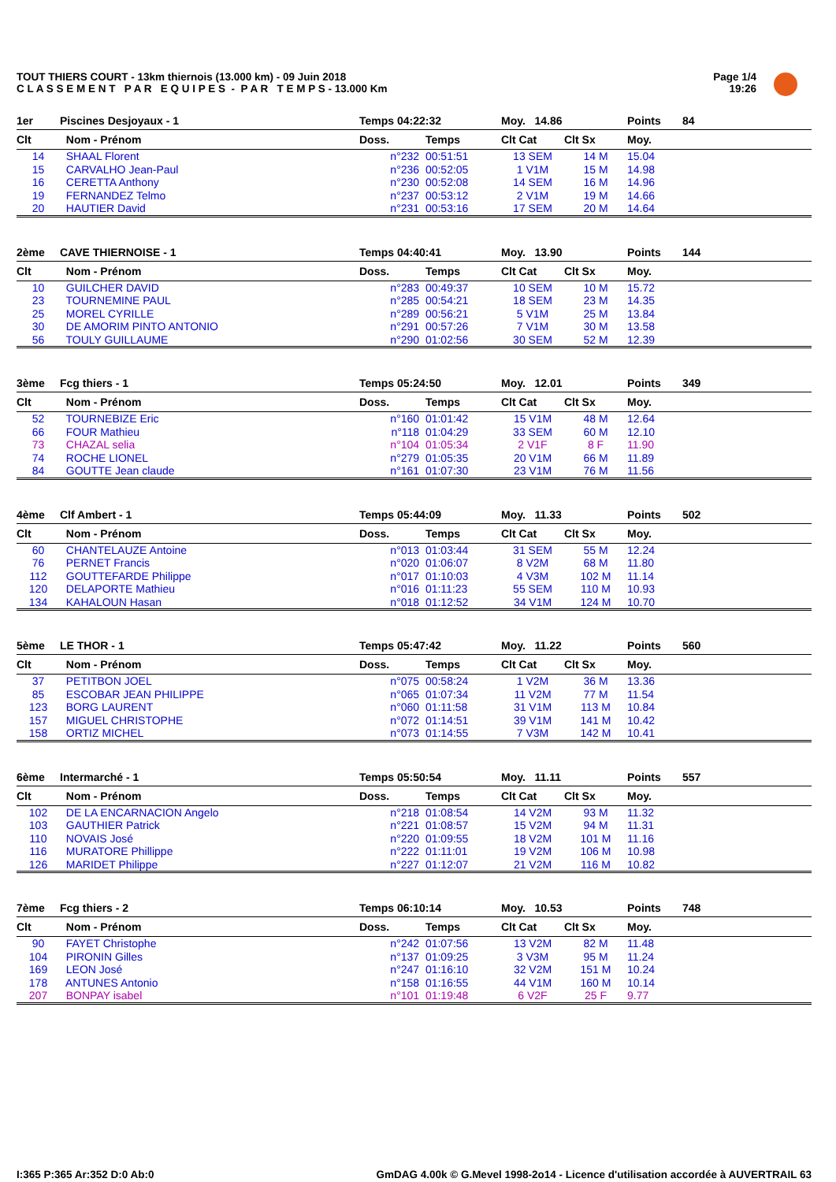TOUT THIERS COURT - 13km thiernois (13.000 km) - 09 Juin 2018
C L A S S E M E N T P A R E Q U I P E S - P A R T E M P S - 13.000 Km
Page 1/4
19:26
| 1er | Piscines Desjoyaux - 1 | Temps 04:22:32 | | Moy. 14.86 | | Points | 84 |
| Clt | Nom - Prénom | Doss. | Temps | Clt Cat | Clt Sx | Moy. | |
| 14 | SHAAL Florent | n°232 | 00:51:51 | 13 SEM | 14 M | 15.04 | |
| 15 | CARVALHO Jean-Paul | n°236 | 00:52:05 | 1 V1M | 15 M | 14.98 | |
| 16 | CERETTA Anthony | n°230 | 00:52:08 | 14 SEM | 16 M | 14.96 | |
| 19 | FERNANDEZ Telmo | n°237 | 00:53:12 | 2 V1M | 19 M | 14.66 | |
| 20 | HAUTIER David | n°231 | 00:53:16 | 17 SEM | 20 M | 14.64 | |
| 2ème | CAVE THIERNOISE - 1 | Temps 04:40:41 | | Moy. 13.90 | | Points | 144 |
| Clt | Nom - Prénom | Doss. | Temps | Clt Cat | Clt Sx | Moy. | |
| 10 | GUILCHER DAVID | n°283 | 00:49:37 | 10 SEM | 10 M | 15.72 | |
| 23 | TOURNEMINE PAUL | n°285 | 00:54:21 | 18 SEM | 23 M | 14.35 | |
| 25 | MOREL CYRILLE | n°289 | 00:56:21 | 5 V1M | 25 M | 13.84 | |
| 30 | DE AMORIM PINTO ANTONIO | n°291 | 00:57:26 | 7 V1M | 30 M | 13.58 | |
| 56 | TOULY GUILLAUME | n°290 | 01:02:56 | 30 SEM | 52 M | 12.39 | |
| 3ème | Fcg thiers - 1 | Temps 05:24:50 | | Moy. 12.01 | | Points | 349 |
| Clt | Nom - Prénom | Doss. | Temps | Clt Cat | Clt Sx | Moy. | |
| 52 | TOURNEBIZE Eric | n°160 | 01:01:42 | 15 V1M | 48 M | 12.64 | |
| 66 | FOUR Mathieu | n°118 | 01:04:29 | 33 SEM | 60 M | 12.10 | |
| 73 | CHAZAL selia | n°104 | 01:05:34 | 2 V1F | 8 F | 11.90 | |
| 74 | ROCHE LIONEL | n°279 | 01:05:35 | 20 V1M | 66 M | 11.89 | |
| 84 | GOUTTE Jean claude | n°161 | 01:07:30 | 23 V1M | 76 M | 11.56 | |
| 4ème | Clf Ambert - 1 | Temps 05:44:09 | | Moy. 11.33 | | Points | 502 |
| Clt | Nom - Prénom | Doss. | Temps | Clt Cat | Clt Sx | Moy. | |
| 60 | CHANTELAUZE Antoine | n°013 | 01:03:44 | 31 SEM | 55 M | 12.24 | |
| 76 | PERNET Francis | n°020 | 01:06:07 | 8 V2M | 68 M | 11.80 | |
| 112 | GOUTTEFARDE Philippe | n°017 | 01:10:03 | 4 V3M | 102 M | 11.14 | |
| 120 | DELAPORTE Mathieu | n°016 | 01:11:23 | 55 SEM | 110 M | 10.93 | |
| 134 | KAHALOUN Hasan | n°018 | 01:12:52 | 34 V1M | 124 M | 10.70 | |
| 5ème | LE THOR - 1 | Temps 05:47:42 | | Moy. 11.22 | | Points | 560 |
| Clt | Nom - Prénom | Doss. | Temps | Clt Cat | Clt Sx | Moy. | |
| 37 | PETITBON JOEL | n°075 | 00:58:24 | 1 V2M | 36 M | 13.36 | |
| 85 | ESCOBAR JEAN PHILIPPE | n°065 | 01:07:34 | 11 V2M | 77 M | 11.54 | |
| 123 | BORG LAURENT | n°060 | 01:11:58 | 31 V1M | 113 M | 10.84 | |
| 157 | MIGUEL CHRISTOPHE | n°072 | 01:14:51 | 39 V1M | 141 M | 10.42 | |
| 158 | ORTIZ MICHEL | n°073 | 01:14:55 | 7 V3M | 142 M | 10.41 | |
| 6ème | Intermarché - 1 | Temps 05:50:54 | | Moy. 11.11 | | Points | 557 |
| Clt | Nom - Prénom | Doss. | Temps | Clt Cat | Clt Sx | Moy. | |
| 102 | DE LA ENCARNACION Angelo | n°218 | 01:08:54 | 14 V2M | 93 M | 11.32 | |
| 103 | GAUTHIER Patrick | n°221 | 01:08:57 | 15 V2M | 94 M | 11.31 | |
| 110 | NOVAIS José | n°220 | 01:09:55 | 18 V2M | 101 M | 11.16 | |
| 116 | MURATORE Phillippe | n°222 | 01:11:01 | 19 V2M | 106 M | 10.98 | |
| 126 | MARIDET Philippe | n°227 | 01:12:07 | 21 V2M | 116 M | 10.82 | |
| 7ème | Fcg thiers - 2 | Temps 06:10:14 | | Moy. 10.53 | | Points | 748 |
| Clt | Nom - Prénom | Doss. | Temps | Clt Cat | Clt Sx | Moy. | |
| 90 | FAYET Christophe | n°242 | 01:07:56 | 13 V2M | 82 M | 11.48 | |
| 104 | PIRONIN Gilles | n°137 | 01:09:25 | 3 V3M | 95 M | 11.24 | |
| 169 | LEON José | n°247 | 01:16:10 | 32 V2M | 151 M | 10.24 | |
| 178 | ANTUNES Antonio | n°158 | 01:16:55 | 44 V1M | 160 M | 10.14 | |
| 207 | BONPAY isabel | n°101 | 01:19:48 | 6 V2F | 25 F | 9.77 | |
I:365 P:365 Ar:352 D:0 Ab:0
GmDAG 4.00k © G.Mevel 1998-2o14 - Licence d'utilisation accordée à AUVERTRAIL 63